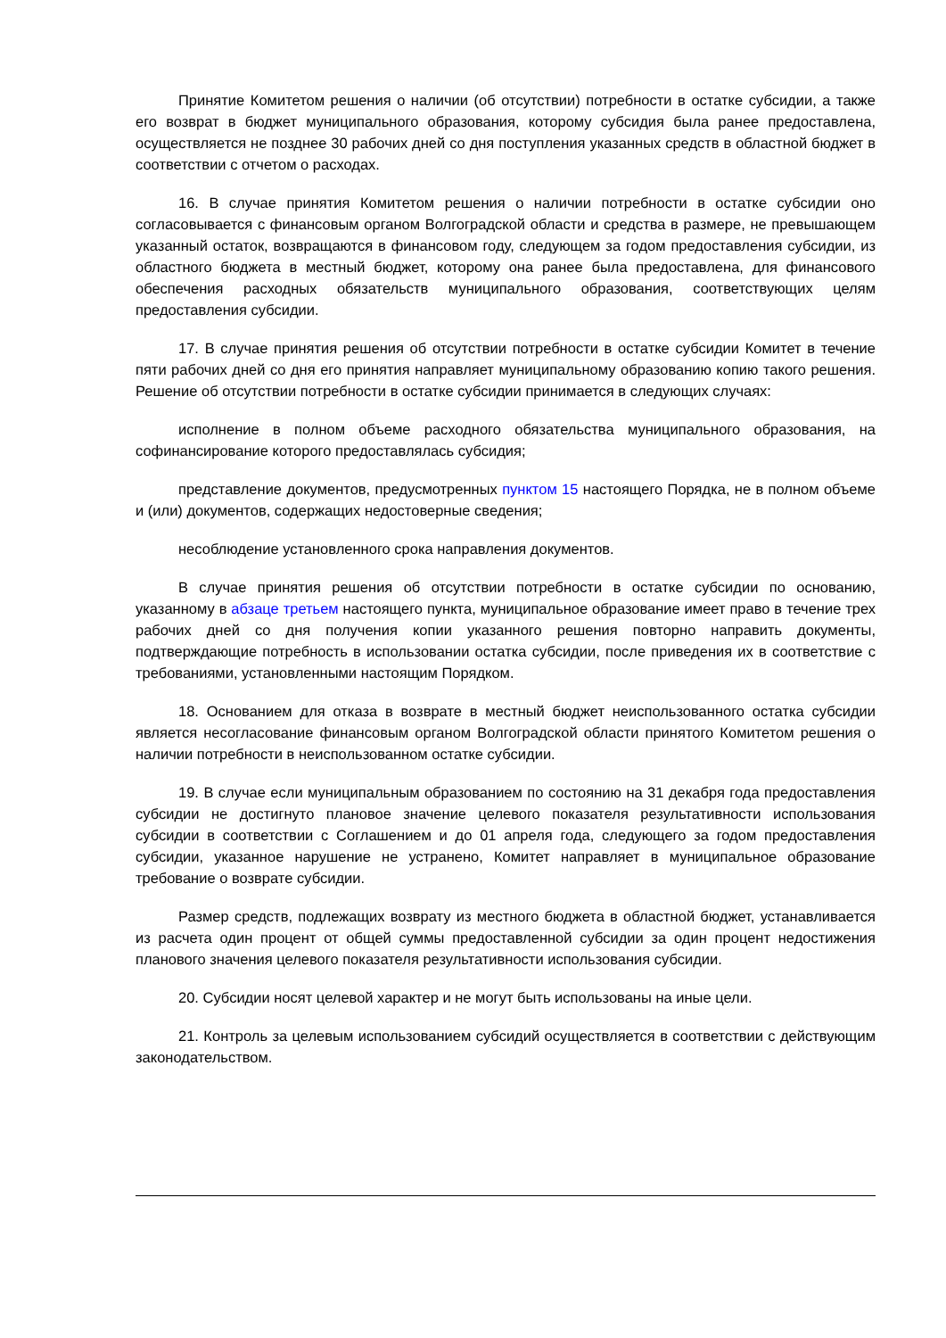Принятие Комитетом решения о наличии (об отсутствии) потребности в остатке субсидии, а также его возврат в бюджет муниципального образования, которому субсидия была ранее предоставлена, осуществляется не позднее 30 рабочих дней со дня поступления указанных средств в областной бюджет в соответствии с отчетом о расходах.
16. В случае принятия Комитетом решения о наличии потребности в остатке субсидии оно согласовывается с финансовым органом Волгоградской области и средства в размере, не превышающем указанный остаток, возвращаются в финансовом году, следующем за годом предоставления субсидии, из областного бюджета в местный бюджет, которому она ранее была предоставлена, для финансового обеспечения расходных обязательств муниципального образования, соответствующих целям предоставления субсидии.
17. В случае принятия решения об отсутствии потребности в остатке субсидии Комитет в течение пяти рабочих дней со дня его принятия направляет муниципальному образованию копию такого решения. Решение об отсутствии потребности в остатке субсидии принимается в следующих случаях:
исполнение в полном объеме расходного обязательства муниципального образования, на софинансирование которого предоставлялась субсидия;
представление документов, предусмотренных пунктом 15 настоящего Порядка, не в полном объеме и (или) документов, содержащих недостоверные сведения;
несоблюдение установленного срока направления документов.
В случае принятия решения об отсутствии потребности в остатке субсидии по основанию, указанному в абзаце третьем настоящего пункта, муниципальное образование имеет право в течение трех рабочих дней со дня получения копии указанного решения повторно направить документы, подтверждающие потребность в использовании остатка субсидии, после приведения их в соответствие с требованиями, установленными настоящим Порядком.
18. Основанием для отказа в возврате в местный бюджет неиспользованного остатка субсидии является несогласование финансовым органом Волгоградской области принятого Комитетом решения о наличии потребности в неиспользованном остатке субсидии.
19. В случае если муниципальным образованием по состоянию на 31 декабря года предоставления субсидии не достигнуто плановое значение целевого показателя результативности использования субсидии в соответствии с Соглашением и до 01 апреля года, следующего за годом предоставления субсидии, указанное нарушение не устранено, Комитет направляет в муниципальное образование требование о возврате субсидии.
Размер средств, подлежащих возврату из местного бюджета в областной бюджет, устанавливается из расчета один процент от общей суммы предоставленной субсидии за один процент недостижения планового значения целевого показателя результативности использования субсидии.
20. Субсидии носят целевой характер и не могут быть использованы на иные цели.
21. Контроль за целевым использованием субсидий осуществляется в соответствии с действующим законодательством.